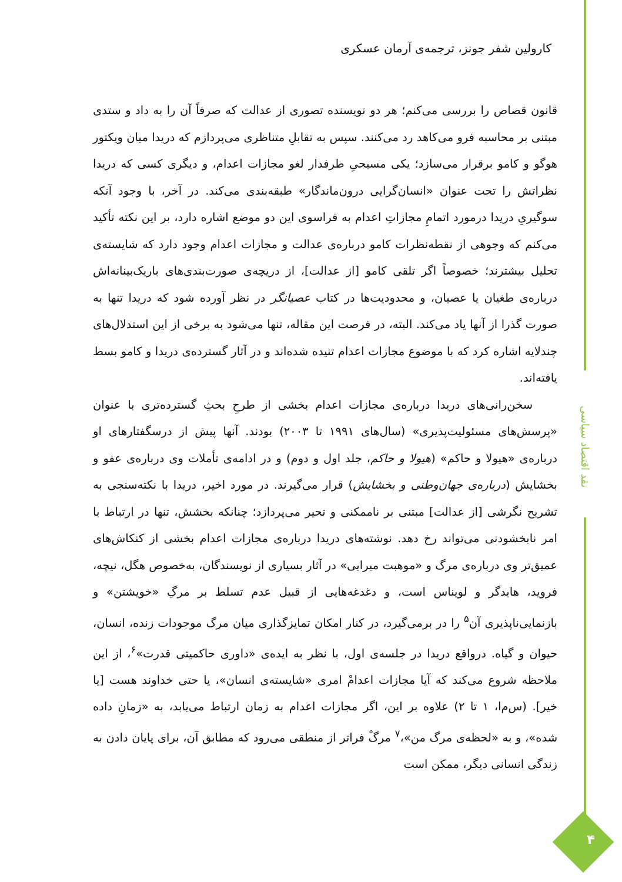کارولین شفر جونز، ترجمه‌ی آرمان عسکری
قانون قصاص را بررسی می‌کنم؛ هر دو نویسنده تصوری از عدالت که صرفاً آن را به داد و ستدی مبتنی بر محاسبه فرو می‌کاهد رد می‌کنند. سپس به تقابلِ متناظری می‌پردازم که دریدا میان ویکتور هوگو و کامو برقرار می‌سازد؛ یکی مسیحیِ طرفدار لغو مجازات اعدام، و دیگری کسی که دریدا نظراتش را تحت عنوان «انسان‌گرایی درون‌ماندگار» طبقه‌بندی می‌کند. در آخر، با وجود آنکه سوگیریِ دریدا درمورد اتمامِ مجازاتِ اعدام به فراسوی این دو موضع اشاره دارد، بر این نکته تأکید می‌کنم که وجوهی از نقطه‌نظرات کامو درباره‌ی عدالت و مجازات اعدام وجود دارد که شایسته‌ی تحلیل بیشترند؛ خصوصاً اگر تلقی کامو [از عدالت]، از دریچه‌ی صورت‌بندی‌های باریک‌بینانه‌اش درباره‌ی طغیان یا عصیان، و محدودیت‌ها در کتاب عصیانگر در نظر آورده شود که دریدا تنها به صورت گذرا از آنها یاد می‌کند. البته، در فرصت این مقاله، تنها می‌شود به برخی از این استدلال‌های چندلایه اشاره کرد که با موضوع مجازات اعدام تنیده شده‌اند و در آثار گسترده‌ی دریدا و کامو بسط یافته‌اند.
سخن‌رانی‌های دریدا درباره‌ی مجازات اعدام بخشی از طرحِ بحثِ گسترده‌تری با عنوان «پرسش‌های مسئولیت‌پذیری» (سال‌های ۱۹۹۱ تا ۲۰۰۳) بودند. آنها پیش از درسگفتارهای او درباره‌ی «هیولا و حاکم» (هیولا و حاکم، جلد اول و دوم) و در ادامه‌ی تأملات وی درباره‌ی عفو و بخشایش (درباره‌ی جهان‌وطنی و بخشایش) قرار می‌گیرند. در مورد اخیر، دریدا با نکته‌سنجی به تشریح نگرشی [از عدالت] مبتنی بر ناممکنی و تحیر می‌پردازد؛ چنانکه بخشش، تنها در ارتباط با امر نابخشودنی می‌تواند رخ دهد. نوشته‌های دریدا درباره‌ی مجازات اعدام بخشی از کنکاش‌های عمیق‌تر وی درباره‌ی مرگ و «موهبت میرایی» در آثار بسیاری از نویسندگان، به‌خصوص هگل، نیچه، فروید، هایدگر و لویناس است، و دغدغه‌هایی از قبیل عدم تسلط بر مرگِ «خویشتن» و بازنمایی‌ناپذیری آن<sup>۵</sup> را در برمی‌گیرد، در کنار امکان تمایزگذاری میان مرگ موجودات زنده، انسان، حیوان و گیاه. درواقع دریدا در جلسه‌ی اول، با نظر به ایده‌ی «داوری حاکمیتی قدرت»<sup>۶</sup>، از این ملاحظه شروع می‌کند که آیا مجازات اعدامْ امری «شایسته‌ی انسان»، یا حتی خداوند هست [یا خیر]. (س‌م‌ا، ۱ تا ۲) علاوه بر این، اگر مجازات اعدام به زمان ارتباط می‌یابد، به «زمانِ داده شده»، و به «لحظه‌ی مرگ من»،<sup>۷</sup> مرگْ فراتر از منطقی می‌رود که مطابق آن، برای پایان دادن به زندگی انسانی دیگر، ممکن است
نقد اقتصاد سیاسی
۴